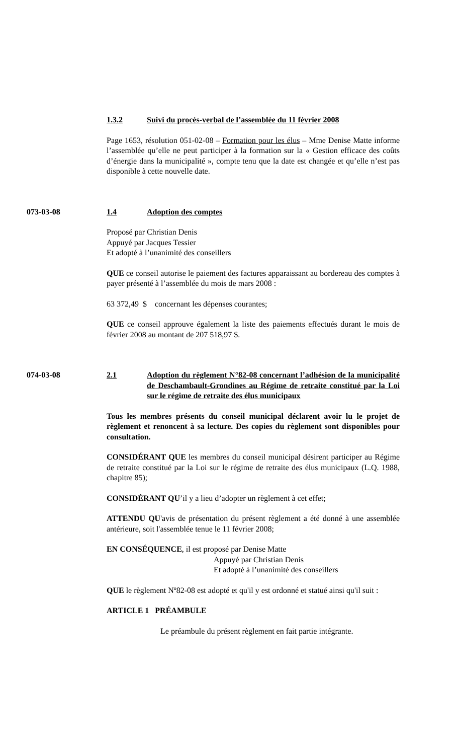1.3.2 Suivi du procès-verbal de l’assemblée du 11 février 2008
Page 1653, résolution 051-02-08 – Formation pour les élus – Mme Denise Matte informe l’assemblée qu’elle ne peut participer à la formation sur la « Gestion efficace des coûts d’énergie dans la municipalité », compte tenu que la date est changée et qu’elle n’est pas disponible à cette nouvelle date.
073-03-08 1.4 Adoption des comptes
Proposé par Christian Denis
Appuyé par Jacques Tessier
Et adopté à l’unanimité des conseillers
QUE ce conseil autorise le paiement des factures apparaissant au bordereau des comptes à payer présenté à l’assemblée du mois de mars 2008 :
63 372,49 $ concernant les dépenses courantes;
QUE ce conseil approuve également la liste des paiements effectués durant le mois de février 2008 au montant de 207 518,97 $.
074-03-08 2.1 Adoption du règlement N°82-08 concernant l’adhésion de la municipalité de Deschambault-Grondines au Régime de retraite constitué par la Loi sur le régime de retraite des élus municipaux
Tous les membres présents du conseil municipal déclarent avoir lu le projet de règlement et renoncent à sa lecture. Des copies du règlement sont disponibles pour consultation.
CONSIDÉRANT QUE les membres du conseil municipal désirent participer au Régime de retraite constitué par la Loi sur le régime de retraite des élus municipaux (L.Q. 1988, chapitre 85);
CONSIDÉRANT QU’il y a lieu d’adopter un règlement à cet effet;
ATTENDU QU'avis de présentation du présent règlement a été donné à une assemblée antérieure, soit l'assemblée tenue le 11 février 2008;
EN CONSÉQUENCE, il est proposé par Denise Matte
Appuyé par Christian Denis
Et adopté à l’unanimité des conseillers
QUE le règlement Nº82-08 est adopté et qu'il y est ordonné et statué ainsi qu'il suit :
ARTICLE 1 PRÉAMBULE
Le préambule du présent règlement en fait partie intégrante.